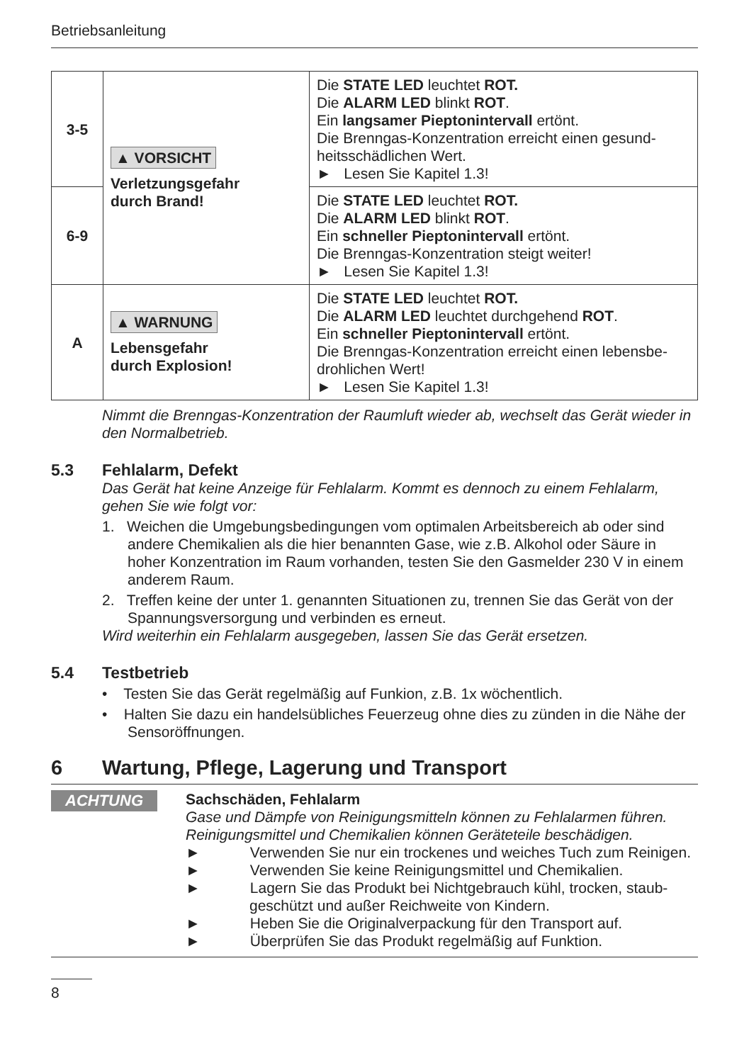Betriebsanleitung
| 3-5 | ▲ VORSICHT Verletzungsgefahr durch Brand! | Die STATE LED leuchtet ROT. Die ALARM LED blinkt ROT . Ein langsamer Pieptonintervall ertönt. Die Brenngas-Konzentration erreicht einen gesund­heitsschädlichen Wert. ► Lesen Sie Kapitel 1.3! |
| 6-9 | | Die STATE LED leuchtet ROT. Die ALARM LED blinkt ROT . Ein schneller Pieptonintervall ertönt. Die Brenngas-Konzentration steigt weiter! ► Lesen Sie Kapitel 1.3! |
| A | ▲ WARNUNG Lebensgefahr durch Explosion! | Die STATE LED leuchtet ROT. Die ALARM LED leuchtet durchgehend ROT . Ein schneller Pieptonintervall ertönt. Die Brenngas-Konzentration erreicht einen lebensbe­drohlichen Wert! ► Lesen Sie Kapitel 1.3! |
Nimmt die Brenngas-Konzentration der Raumluft wieder ab, wechselt das Gerät wieder in den Normalbetrieb.
5.3 Fehlalarm, Defekt
Das Gerät hat keine Anzeige für Fehlalarm. Kommt es dennoch zu einem Fehlalarm, gehen Sie wie folgt vor:
1. Weichen die Umgebungsbedingungen vom optimalen Arbeitsbereich ab oder sind andere Chemikalien als die hier benannten Gase, wie z.B. Alkohol oder Säure in hoher Konzentration im Raum vorhanden, testen Sie den Gasmelder 230 V in einem anderem Raum.
2. Treffen keine der unter 1. genannten Situationen zu, trennen Sie das Gerät von der Spannungsversorgung und verbinden es erneut.
Wird weiterhin ein Fehlalarm ausgegeben, lassen Sie das Gerät ersetzen.
5.4 Testbetrieb
• Testen Sie das Gerät regelmäßig auf Funkion, z.B. 1x wöchentlich.
• Halten Sie dazu ein handelsübliches Feuerzeug ohne dies zu zünden in die Nähe der Sensoröffnungen.
6 Wartung, Pflege, Lagerung und Transport
ACHTUNG
Sachschäden, Fehlalarm
Gase und Dämpfe von Reinigungsmitteln können zu Fehlalarmen führen. Reinigungsmittel und Chemikalien können Geräteteile beschädigen.
► Verwenden Sie nur ein trockenes und weiches Tuch zum Reinigen.
► Verwenden Sie keine Reinigungsmittel und Chemikalien.
► Lagern Sie das Produkt bei Nichtgebrauch kühl, trocken, staub­geschützt und außer Reichweite von Kindern.
► Heben Sie die Originalverpackung für den Transport auf.
► Überprüfen Sie das Produkt regelmäßig auf Funktion.
8